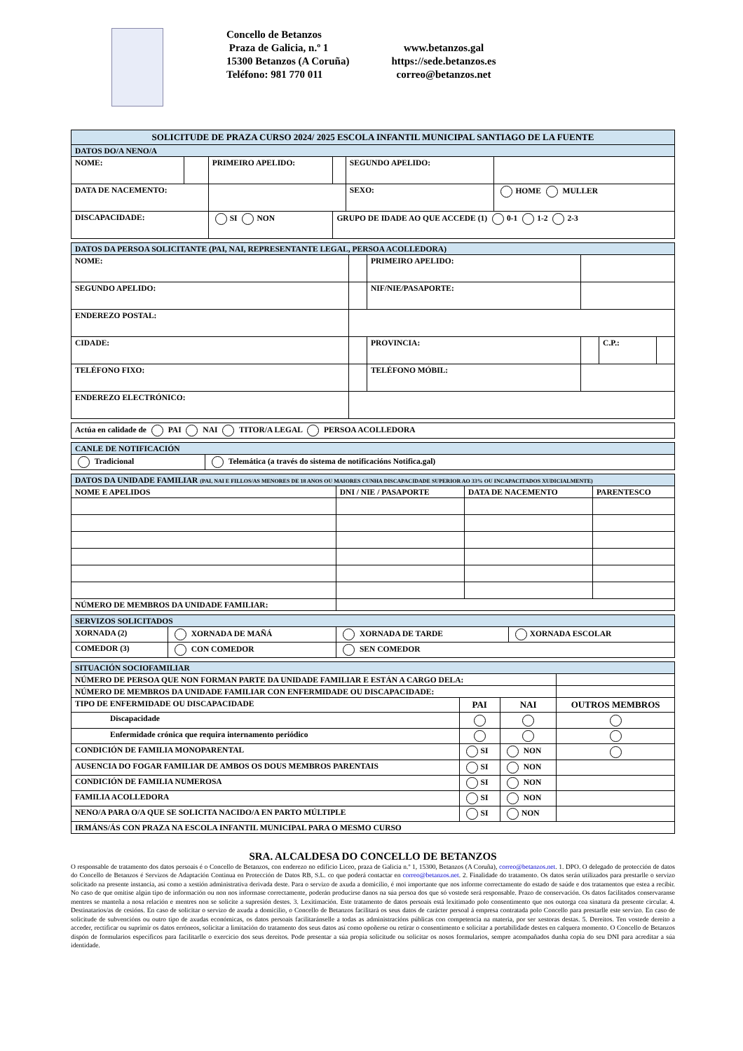Concello de Betanzos
Praza de Galicia, n.º 1
15300 Betanzos (A Coruña)
Teléfono: 981 770 011
www.betanzos.gal
https://sede.betanzos.es
correo@betanzos.net
| SOLICITUDE DE PRAZA CURSO 2024/ 2025 ESCOLA INFANTIL MUNICIPAL SANTIAGO DE LA FUENTE | | | | | |
| DATOS DO/A NENO/A | | | | | |
| NOME: | | PRIMEIRO APELIDO: | | SEGUNDO APELIDO: | |
| DATA DE NACEMENTO: | | | | SEXO: | HOME MULLER |
| DISCAPACIDADE: | | SI NON | GRUPO DE IDADE AO QUE ACCEDE (1) 0-1 1-2 2-3 | | |
| DATOS DA PERSOA SOLICITANTE (PAI, NAI, REPRESENTANTE LEGAL, PERSOA ACOLLEDORA) | | | | | |
| NOME: | | PRIMEIRO APELIDO: | | | |
| SEGUNDO APELIDO: | | NIF/NIE/PASAPORTE: | | | |
| ENDEREZO POSTAL: | | | | | |
| CIDADE: | | PROVINCIA: | | C.P.: | |
| TELÉFONO FIXO: | | TELÉFONO MÓBIL: | | | |
| ENDEREZO ELECTRÓNICO: | | | | | |
| Actúa en calidade de PAI NAI TITOR/A LEGAL PERSOA ACOLLEDORA |
| CANLE DE NOTIFICACIÓN | |
| Tradicional | Telemática (a través do sistema de notificacións Notifica.gal) |
| DATOS DA UNIDADE FAMILIAR (PAI, NAI E FILLOS/AS MENORES DE 18 ANOS OU MAIORES CUNHA DISCAPACIDADE SUPERIOR AO 33% OU INCAPACITADOS XUDICIALMENTE) | | | |
| NOME E APELIDOS | DNI / NIE / PASAPORTE | DATA DE NACEMENTO | PARENTESCO |
| NÚMERO DE MEMBROS DA UNIDADE FAMILIAR: | | | |
| SERVIZOS SOLICITADOS | | | |
| XORNADA (2) | XORNADA DE MAÑÁ | XORNADA DE TARDE | XORNADA ESCOLAR |
| COMEDOR (3) | CON COMEDOR | SEN COMEDOR | |
| SITUACIÓN SOCIOFAMILIAR | | | |
| NÚMERO DE PERSOA QUE NON FORMAN PARTE DA UNIDADE FAMILIAR E ESTÁN A CARGO DELA: | | | |
| NÚMERO DE MEMBROS DA UNIDADE FAMILIAR CON ENFERMIDADE OU DISCAPACIDADE: | | | |
| TIPO DE ENFERMIDADE OU DISCAPACIDADE | PAI | NAI | OUTROS MEMBROS |
| Discapacidade | | | |
| Enfermidade crónica que requira internamento periódico | | | |
| CONDICIÓN DE FAMILIA MONOPARENTAL | SI | NON | |
| AUSENCIA DO FOGAR FAMILIAR DE AMBOS OS DOUS MEMBROS PARENTAIS | SI | NON | |
| CONDICIÓN DE FAMILIA NUMEROSA | SI | NON | |
| FAMILIA ACOLLEDORA | SI | NON | |
| NENO/A PARA O/A QUE SE SOLICITA NACIDO/A EN PARTO MÚLTIPLE | SI | NON | |
| IRMÁNS/ÁS CON PRAZA NA ESCOLA INFANTIL MUNICIPAL PARA O MESMO CURSO | | | |
SRA. ALCALDESA DO CONCELLO DE BETANZOS
O responsable de tratamento dos datos persoais é o Concello de Betanzos, con enderezo no edificio Liceo, praza de Galicia n.º 1, 15300, Betanzos (A Coruña), correo@betanzos.net. 1. DPO. O delegado de protección de datos do Concello de Betanzos é Servizos de Adaptación Continua en Protección de Datos RB, S.L. co que poderá contactar en correo@betanzos.net. 2. Finalidade do tratamento. Os datos serán utilizados para prestarlle o servizo solicitado na presente instancia, así como a xestión administrativa derivada deste. Para o servizo de axuda a domicilio, é moi importante que nos informe correctamente do estado de saúde e dos tratamentos que estea a recibir. No caso de que omitise algún tipo de información ou non nos informase correctamente, poderán producirse danos na súa persoa dos que só vostede será responsable. Prazo de conservación. Os datos facilitados conservaranse mentres se manteña a nosa relación e mentres non se solicite a supresión destes. 3. Lexitimación. Este tratamento de datos persoais está lexitimado polo consentimento que nos outorga coa sinatura da presente circular. 4. Destinatarios/as de cesións. En caso de solicitar o servizo de axuda a domicilio, o Concello de Betanzos facilitará os seus datos de carácter persoal á empresa contratada polo Concello para prestarlle este servizo. En caso de solicitude de subvencións ou outro tipo de axudas económicas, os datos persoais facilitaránselle a todas as administracións públicas con competencia na materia, por ser xestoras destas. 5. Dereitos. Ten vostede dereito a acceder, rectificar ou suprimir os datos erróneos, solicitar a limitación do tratamento dos seus datos así como opoñerse ou retirar o consentimento e solicitar a portabilidade destes en calquera momento. O Concello de Betanzos dispón de formularios específicos para facilitarlle o exercicio dos seus dereitos. Pode presentar a súa propia solicitude ou solicitar os nosos formularios, sempre acompañados dunha copia do seu DNI para acreditar a súa identidade.